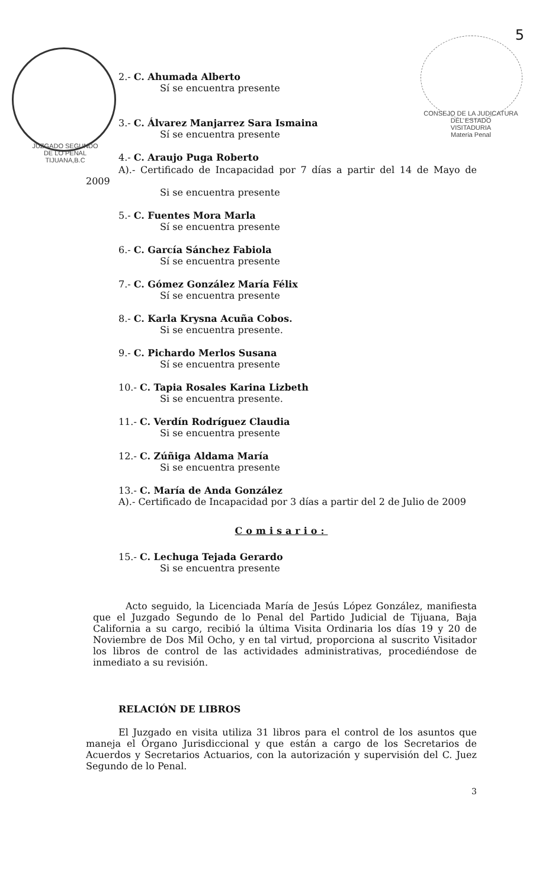JUZGADO SEGUNDO
DE LO PENAL
TIJUANA,B.C
CONSEJO DE LA JUDICATURA
DEL ESTADO
VISITADURIA
Materia Penal
5
2.- C. Ahumada Alberto
Sí se encuentra presente
3.- C. Álvarez Manjarrez Sara Ismaina
Sí se encuentra presente
4.- C. Araujo Puga Roberto
A).- Certificado de Incapacidad por 7 días a partir del 14 de Mayo de 2009
Si se encuentra presente
5.- C. Fuentes Mora Marla
Sí se encuentra presente
6.- C. García Sánchez Fabiola
Sí se encuentra presente
7.- C. Gómez González María Félix
Sí se encuentra presente
8.- C. Karla Krysna Acuña Cobos.
Si se encuentra presente.
9.- C. Pichardo Merlos Susana
Sí se encuentra presente
10.- C. Tapia Rosales Karina Lizbeth
Si se encuentra presente.
11.- C. Verdín Rodríguez Claudia
Si se encuentra presente
12.- C. Zúñiga Aldama María
Si se encuentra presente
13.- C. María de Anda González
A).- Certificado de Incapacidad por 3 días a partir del 2 de Julio de 2009
Comisario:
15.- C. Lechuga Tejada Gerardo
Si se encuentra presente
Acto seguido, la Licenciada María de Jesús López González, manifiesta que el Juzgado Segundo de lo Penal del Partido Judicial de Tijuana, Baja California a su cargo, recibió la última Visita Ordinaria los días 19 y 20 de Noviembre de Dos Mil Ocho, y en tal virtud, proporciona al suscrito Visitador los libros de control de las actividades administrativas, procediéndose de inmediato a su revisión.
RELACIÓN DE LIBROS
El Juzgado en visita utiliza 31 libros para el control de los asuntos que maneja el Órgano Jurisdiccional y que están a cargo de los Secretarios de Acuerdos y Secretarios Actuarios, con la autorización y supervisión del C. Juez Segundo de lo Penal.
3